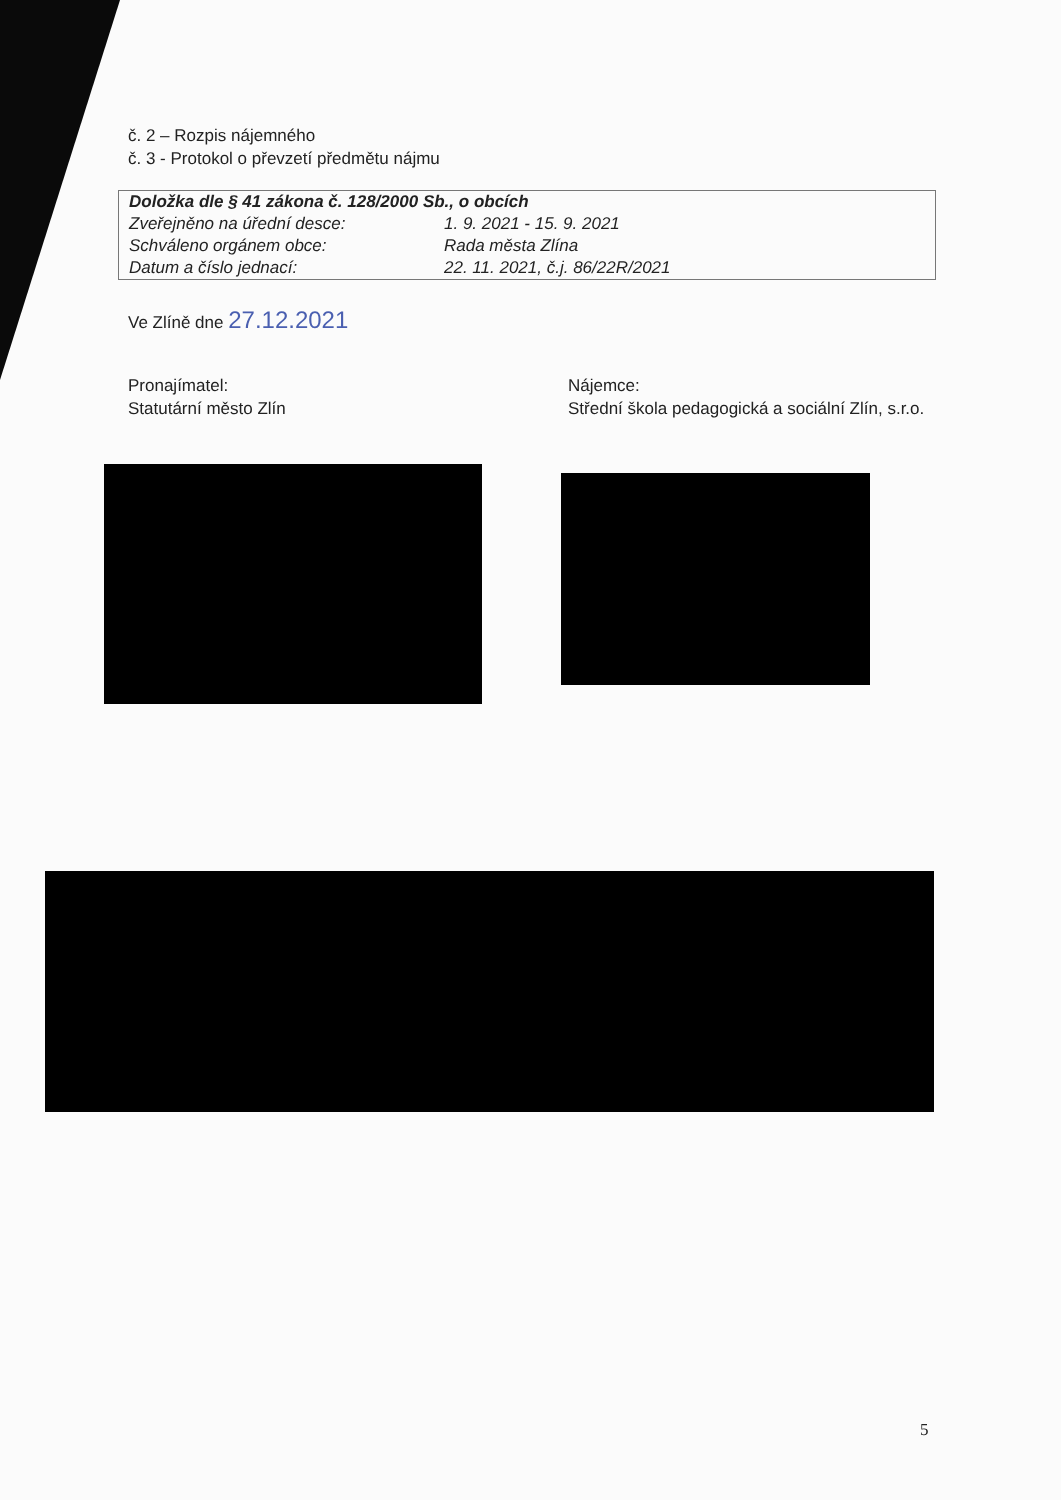č. 2 – Rozpis nájemného
č. 3 - Protokol o převzetí předmětu nájmu
| Doložka dle § 41 zákona č. 128/2000 Sb., o obcích | |
| Zveřejněno na úřední desce: | 1. 9. 2021 - 15. 9. 2021 |
| Schváleno orgánem obce: | Rada města Zlína |
| Datum a číslo jednací: | 22. 11. 2021, č.j. 86/22R/2021 |
Ve Zlíně dne 27.12.2021
Pronajímatel:
Statutární město Zlín
Nájemce:
Střední škola pedagogická a sociální Zlín, s.r.o.
5